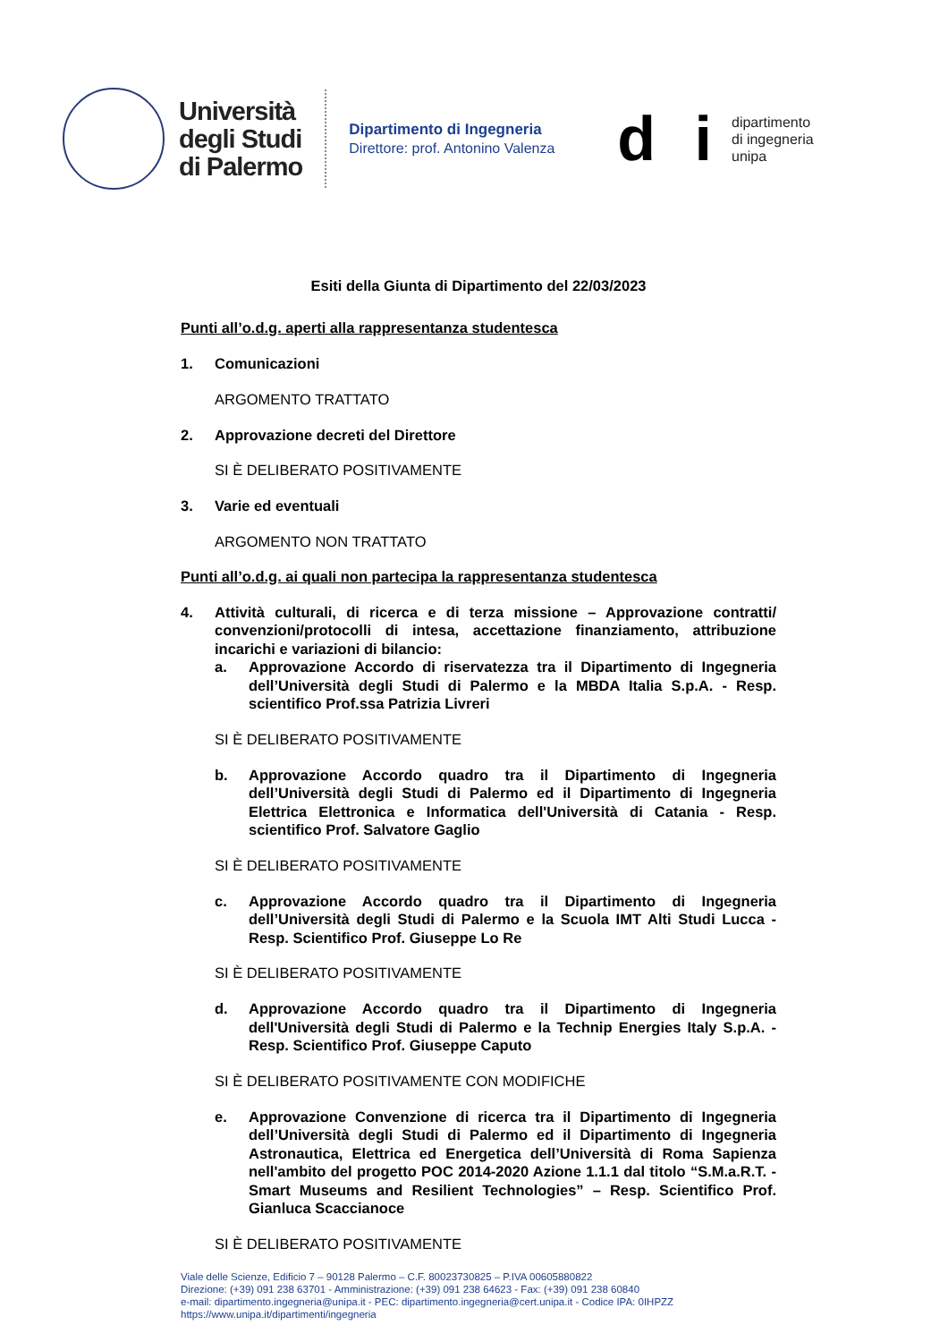Università
degli Studi
di Palermo
Dipartimento di Ingegneria
Direttore: prof. Antonino Valenza
d i
dipartimento
di ingegneria
unipa
Esiti della Giunta di Dipartimento del 22/03/2023
Punti all’o.d.g. aperti alla rappresentanza studentesca
1. Comunicazioni
ARGOMENTO TRATTATO
2. Approvazione decreti del Direttore
SI È DELIBERATO POSITIVAMENTE
3. Varie ed eventuali
ARGOMENTO NON TRATTATO
Punti all’o.d.g. ai quali non partecipa la rappresentanza studentesca
4. Attività culturali, di ricerca e di terza missione – Approvazione contratti/ convenzioni/protocolli di intesa, accettazione finanziamento, attribuzione incarichi e variazioni di bilancio:
a. Approvazione Accordo di riservatezza tra il Dipartimento di Ingegneria dell’Università degli Studi di Palermo e la MBDA Italia S.p.A. - Resp. scientifico Prof.ssa Patrizia Livreri
SI È DELIBERATO POSITIVAMENTE
b. Approvazione Accordo quadro tra il Dipartimento di Ingegneria dell’Università degli Studi di Palermo ed il Dipartimento di Ingegneria Elettrica Elettronica e Informatica dell'Università di Catania - Resp. scientifico Prof. Salvatore Gaglio
SI È DELIBERATO POSITIVAMENTE
c. Approvazione Accordo quadro tra il Dipartimento di Ingegneria dell’Università degli Studi di Palermo e la Scuola IMT Alti Studi Lucca - Resp. Scientifico Prof. Giuseppe Lo Re
SI È DELIBERATO POSITIVAMENTE
d. Approvazione Accordo quadro tra il Dipartimento di Ingegneria dell'Università degli Studi di Palermo e la Technip Energies Italy S.p.A. - Resp. Scientifico Prof. Giuseppe Caputo
SI È DELIBERATO POSITIVAMENTE CON MODIFICHE
e. Approvazione Convenzione di ricerca tra il Dipartimento di Ingegneria dell’Università degli Studi di Palermo ed il Dipartimento di Ingegneria Astronautica, Elettrica ed Energetica dell’Università di Roma Sapienza nell'ambito del progetto POC 2014-2020 Azione 1.1.1 dal titolo “S.M.a.R.T. - Smart Museums and Resilient Technologies” – Resp. Scientifico Prof. Gianluca Scaccianoce
SI È DELIBERATO POSITIVAMENTE
Viale delle Scienze, Edificio 7 – 90128 Palermo – C.F. 80023730825 – P.IVA 00605880822
Direzione: (+39) 091 238 63701 - Amministrazione: (+39) 091 238 64623 - Fax: (+39) 091 238 60840
e-mail: dipartimento.ingegneria@unipa.it - PEC: dipartimento.ingegneria@cert.unipa.it - Codice IPA: 0IHPZZ
https://www.unipa.it/dipartimenti/ingegneria